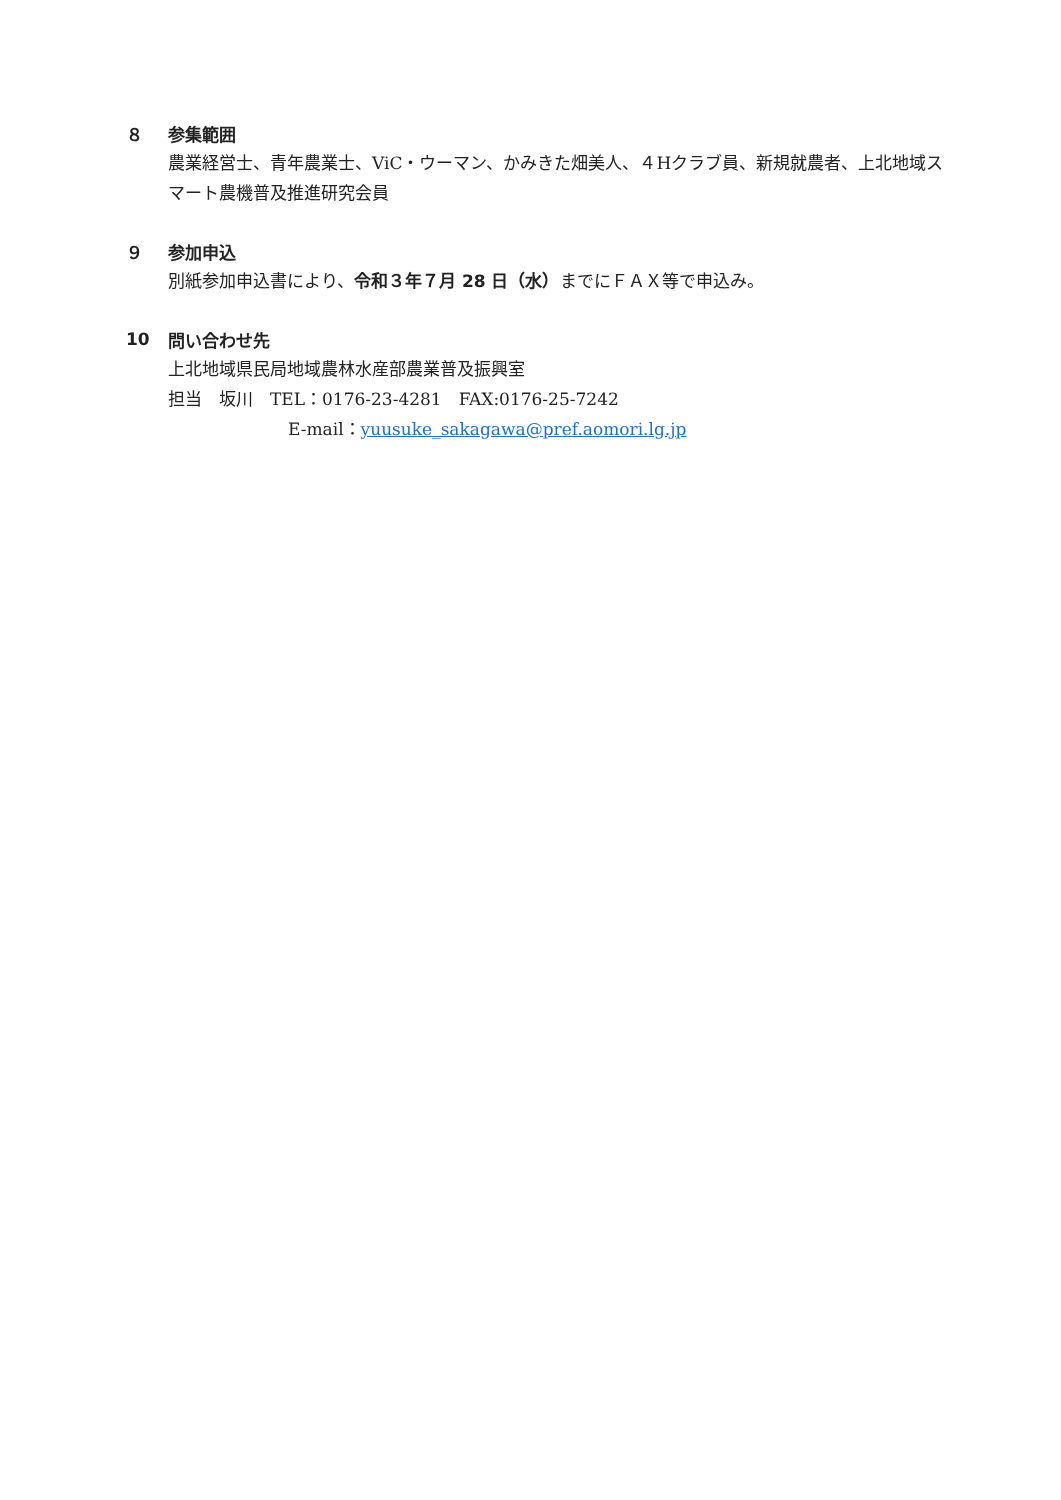８ 参集範囲
農業経営士、青年農業士、ViC・ウーマン、かみきた畑美人、４Hクラブ員、新規就農者、上北地域スマート農機普及推進研究会員
９ 参加申込
別紙参加申込書により、令和３年７月 28 日（水）までにＦＡＸ等で申込み。
10 問い合わせ先
上北地域県民局地域農林水産部農業普及振興室
担当　坂川　TEL：0176-23-4281　FAX:0176-25-7242
E-mail：yuusuke_sakagawa@pref.aomori.lg.jp